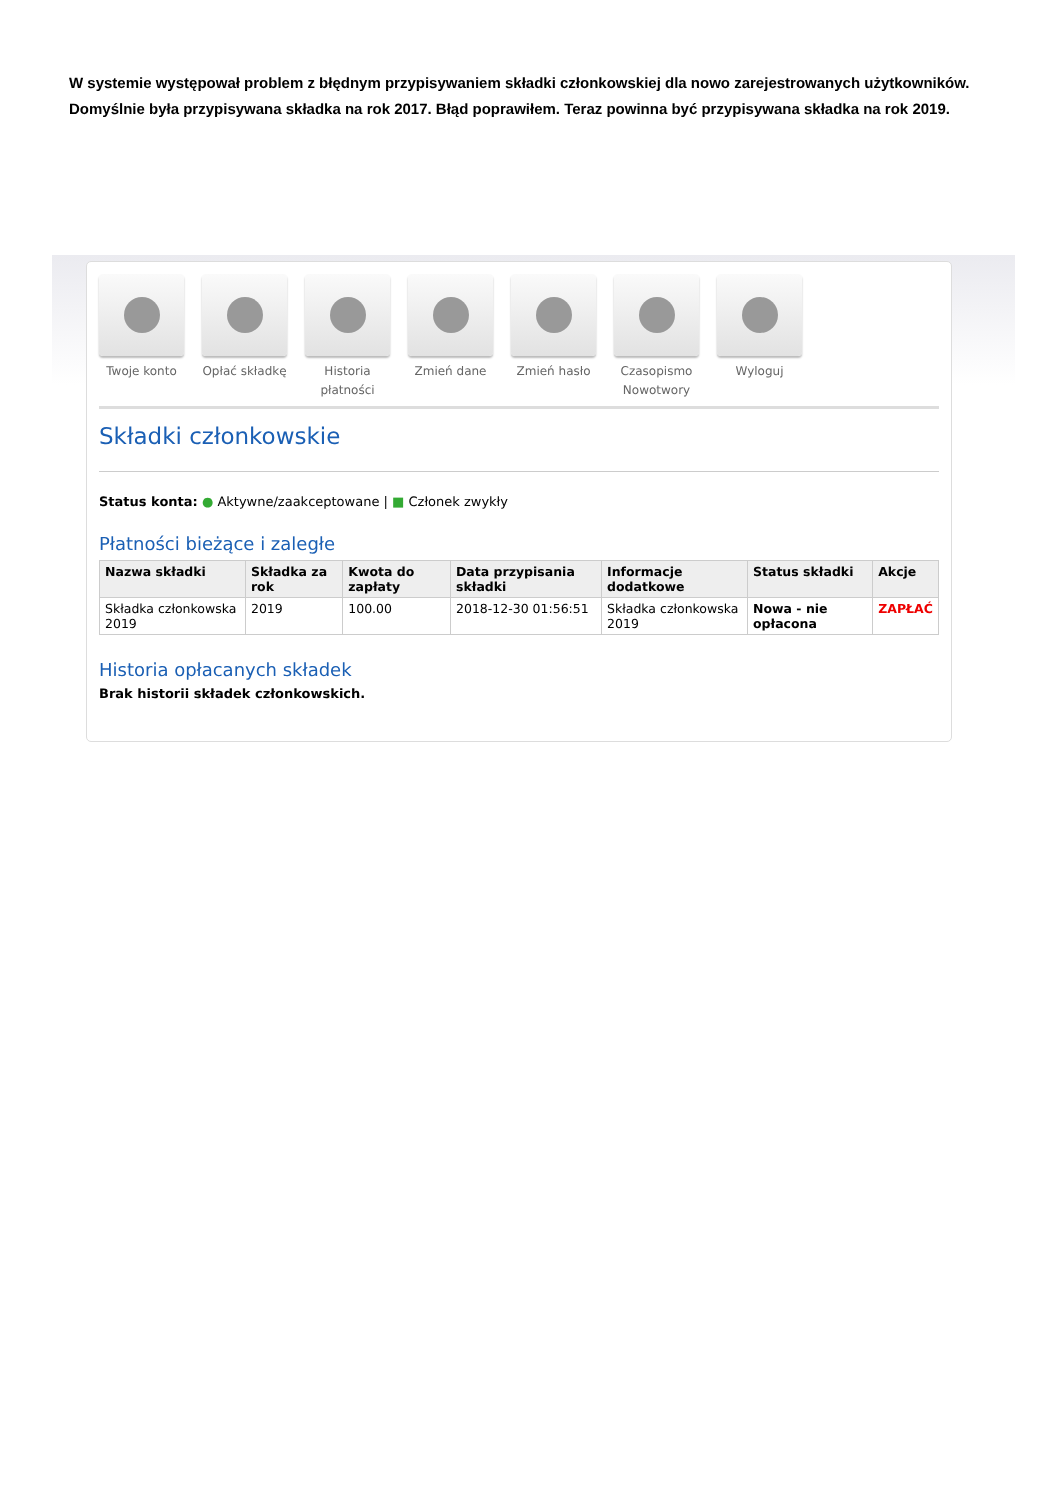W systemie występował problem z błędnym przypisywaniem składki członkowskiej dla nowo zarejestrowanych użytkowników. Domyślnie była przypisywana składka na rok 2017. Błąd poprawiłem. Teraz powinna być przypisywana składka na rok 2019.
Twoje konto Opłać składkę
Historia płatności
Zmień dane Zmień hasło Czasopismo Nowotwory
Wyloguj
Składki członkowskie
Status konta: ● Aktywne/zaakceptowane | ■ Członek zwykły
Płatności bieżące i zaległe
| Nazwa składki | Składka za rok | Kwota do zapłaty | Data przypisania składki | Informacje dodatkowe | Status składki | Akcje |
| --- | --- | --- | --- | --- | --- | --- |
| Składka członkowska 2019 | 2019 | 100.00 | 2018-12-30 01:56:51 | Składka członkowska 2019 | Nowa - nie opłacona | ZAPŁAĆ |
Historia opłacanych składek
Brak historii składek członkowskich.